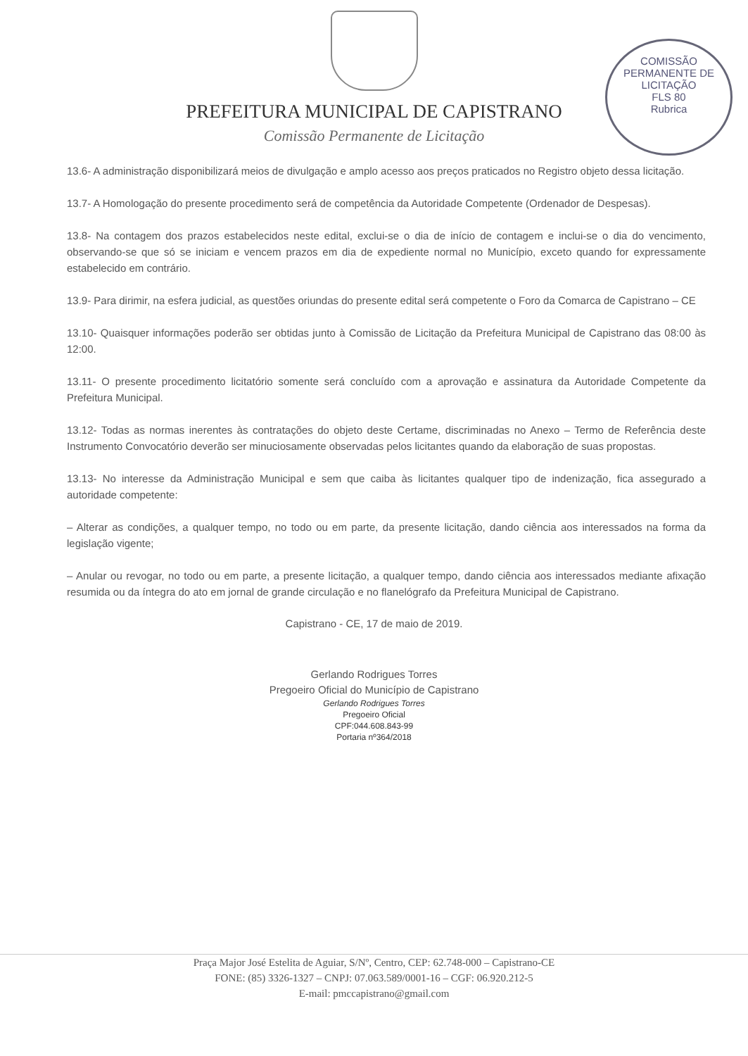PREFEITURA MUNICIPAL DE CAPISTRANO
Comissão Permanente de Licitação
COMISSÃO PERMANENTE DE LICITAÇÃO
FLS 80
Rubrica
13.6- A administração disponibilizará meios de divulgação e amplo acesso aos preços praticados no Registro objeto dessa licitação.
13.7- A Homologação do presente procedimento será de competência da Autoridade Competente (Ordenador de Despesas).
13.8- Na contagem dos prazos estabelecidos neste edital, exclui-se o dia de início de contagem e inclui-se o dia do vencimento, observando-se que só se iniciam e vencem prazos em dia de expediente normal no Município, exceto quando for expressamente estabelecido em contrário.
13.9- Para dirimir, na esfera judicial, as questões oriundas do presente edital será competente o Foro da Comarca de Capistrano – CE
13.10- Quaisquer informações poderão ser obtidas junto à Comissão de Licitação da Prefeitura Municipal de Capistrano das 08:00 às 12:00.
13.11- O presente procedimento licitatório somente será concluído com a aprovação e assinatura da Autoridade Competente da Prefeitura Municipal.
13.12- Todas as normas inerentes às contratações do objeto deste Certame, discriminadas no Anexo – Termo de Referência deste Instrumento Convocatório deverão ser minuciosamente observadas pelos licitantes quando da elaboração de suas propostas.
13.13- No interesse da Administração Municipal e sem que caiba às licitantes qualquer tipo de indenização, fica assegurado a autoridade competente:
– Alterar as condições, a qualquer tempo, no todo ou em parte, da presente licitação, dando ciência aos interessados na forma da legislação vigente;
– Anular ou revogar, no todo ou em parte, a presente licitação, a qualquer tempo, dando ciência aos interessados mediante afixação resumida ou da íntegra do ato em jornal de grande circulação e no flanelógrafo da Prefeitura Municipal de Capistrano.
Capistrano - CE, 17 de maio de 2019.
Gerlando Rodrigues Torres
Pregoeiro Oficial do Município de Capistrano
Gerlando Rodrigues Torres
Pregoeiro Oficial
CPF:044.608.843-99
Portaria nº364/2018
Praça Major José Estelita de Aguiar, S/Nº, Centro, CEP: 62.748-000 – Capistrano-CE
FONE: (85) 3326-1327 – CNPJ: 07.063.589/0001-16 – CGF: 06.920.212-5
E-mail: pmccapistrano@gmail.com